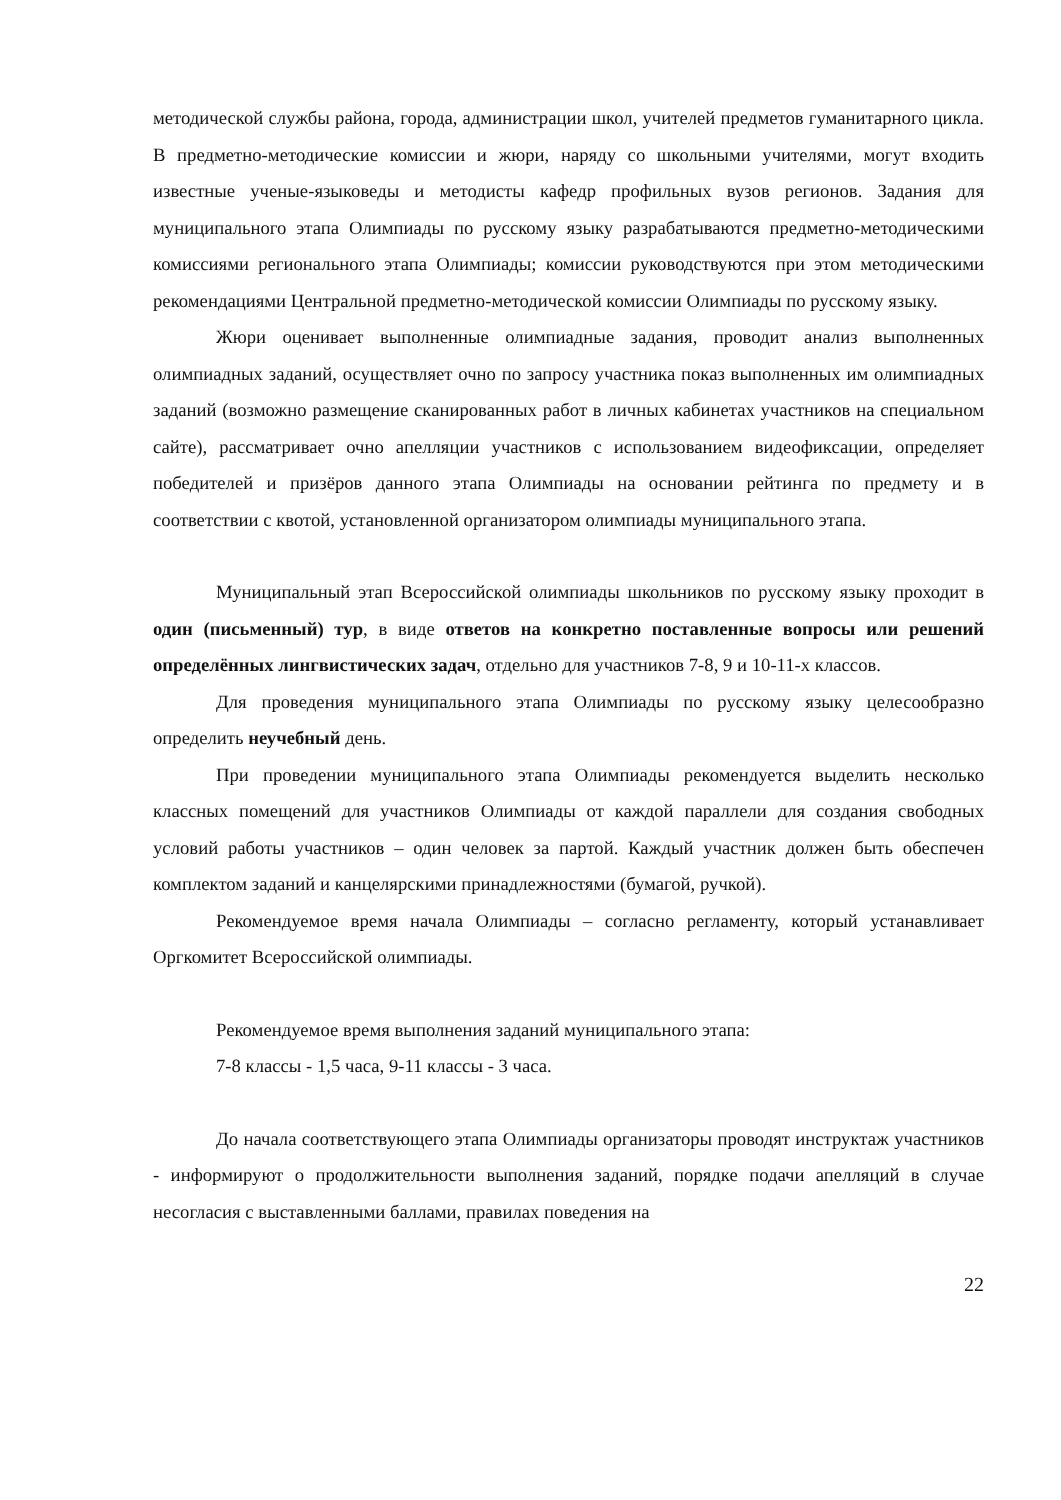методической службы района, города, администрации школ, учителей предметов гуманитарного цикла. В предметно-методические комиссии и жюри, наряду со школьными учителями, могут входить известные ученые-языковеды и методисты кафедр профильных вузов регионов. Задания для муниципального этапа Олимпиады по русскому языку разрабатываются предметно-методическими комиссиями регионального этапа Олимпиады; комиссии руководствуются при этом методическими рекомендациями Центральной предметно-методической комиссии Олимпиады по русскому языку.
Жюри оценивает выполненные олимпиадные задания, проводит анализ выполненных олимпиадных заданий, осуществляет очно по запросу участника показ выполненных им олимпиадных заданий (возможно размещение сканированных работ в личных кабинетах участников на специальном сайте), рассматривает очно апелляции участников с использованием видеофиксации, определяет победителей и призёров данного этапа Олимпиады на основании рейтинга по предмету и в соответствии с квотой, установленной организатором олимпиады муниципального этапа.
Муниципальный этап Всероссийской олимпиады школьников по русскому языку проходит в один (письменный) тур, в виде ответов на конкретно поставленные вопросы или решений определённых лингвистических задач, отдельно для участников 7-8, 9 и 10-11-х классов.
Для проведения муниципального этапа Олимпиады по русскому языку целесообразно определить неучебный день.
При проведении муниципального этапа Олимпиады рекомендуется выделить несколько классных помещений для участников Олимпиады от каждой параллели для создания свободных условий работы участников – один человек за партой. Каждый участник должен быть обеспечен комплектом заданий и канцелярскими принадлежностями (бумагой, ручкой).
Рекомендуемое время начала Олимпиады – согласно регламенту, который устанавливает Оргкомитет Всероссийской олимпиады.
Рекомендуемое время выполнения заданий муниципального этапа:
7-8 классы - 1,5 часа, 9-11 классы - 3 часа.
До начала соответствующего этапа Олимпиады организаторы проводят инструктаж участников - информируют о продолжительности выполнения заданий, порядке подачи апелляций в случае несогласия с выставленными баллами, правилах поведения на
22